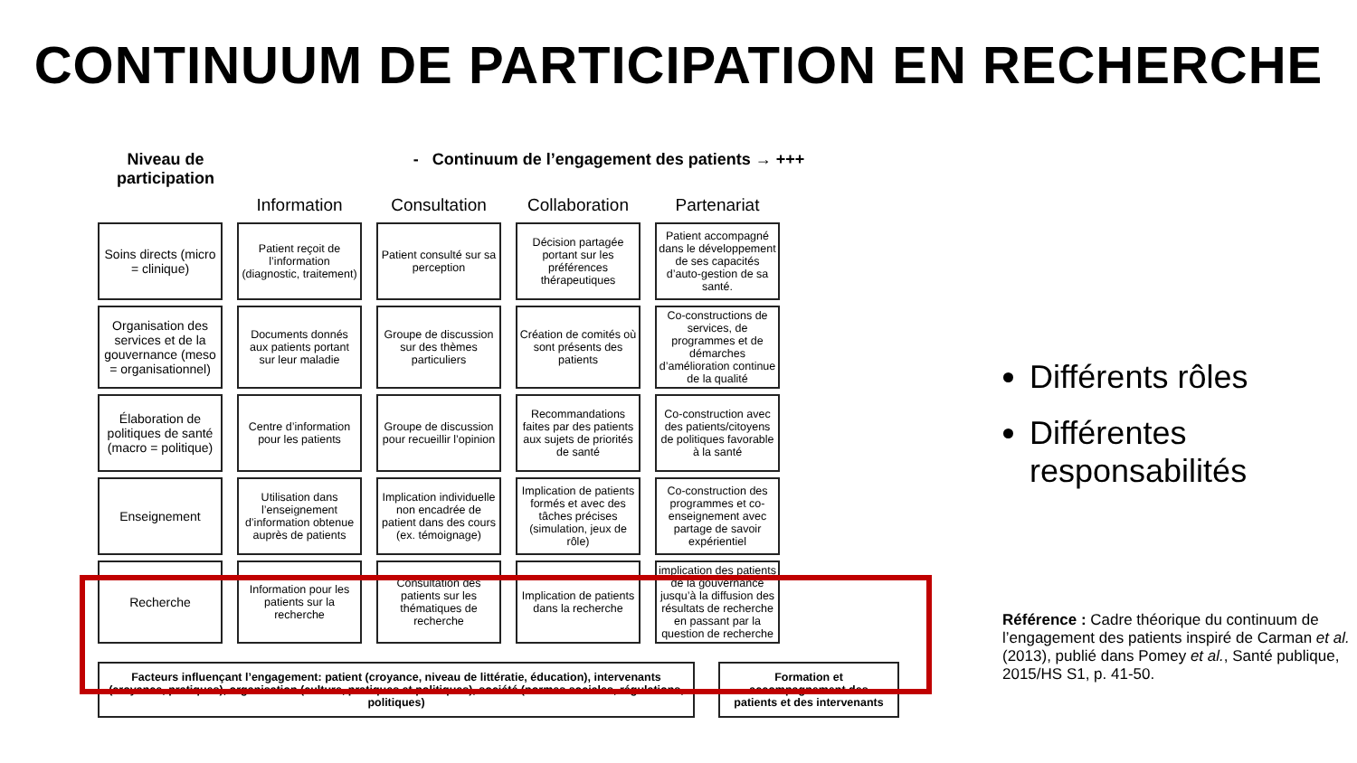CONTINUUM DE PARTICIPATION EN RECHERCHE
Niveau de participation
- Continuum de l’engagement des patients → +++
| | Information | Consultation | Collaboration | Partenariat |
| --- | --- | --- | --- | --- |
| Soins directs (micro = clinique) | Patient reçoit de l’information (diagnostic, traitement) | Patient consulté sur sa perception | Décision partagée portant sur les préférences thérapeutiques | Patient accompagné dans le développement de ses capacités d’auto-gestion de sa santé. |
| Organisation des services et de la gouvernance (meso = organisationnel) | Documents donnés aux patients portant sur leur maladie | Groupe de discussion sur des thèmes particuliers | Création de comités où sont présents des patients | Co-constructions de services, de programmes et de démarches d’amélioration continue de la qualité |
| Élaboration de politiques de santé (macro = politique) | Centre d’information pour les patients | Groupe de discussion pour recueillir l’opinion | Recommandations faites par des patients aux sujets de priorités de santé | Co-construction avec des patients/citoyens de politiques favorable à la santé |
| Enseignement | Utilisation dans l’enseignement d’information obtenue auprès de patients | Implication individuelle non encadrée de patient dans des cours (ex. témoignage) | Implication de patients formés et avec des tâches précises (simulation, jeux de rôle) | Co-construction des programmes et co-enseignement avec partage de savoir expérientiel |
| Recherche | Information pour les patients sur la recherche | Consultation des patients sur les thématiques de recherche | Implication de patients dans la recherche | implication des patients de la gouvernance jusqu’à la diffusion des résultats de recherche en passant par la question de recherche |
Facteurs influençant l’engagement: patient (croyance, niveau de littératie, éducation), intervenants (croyance, pratiques), organisation (culture, pratiques et politiques), société (normes sociales, régulations, politiques)
Formation et accompagnement des patients et des intervenants
Différents rôles
Différentes responsabilités
Référence : Cadre théorique du continuum de l’engagement des patients inspiré de Carman et al. (2013), publié dans Pomey et al., Santé publique, 2015/HS S1, p. 41-50.